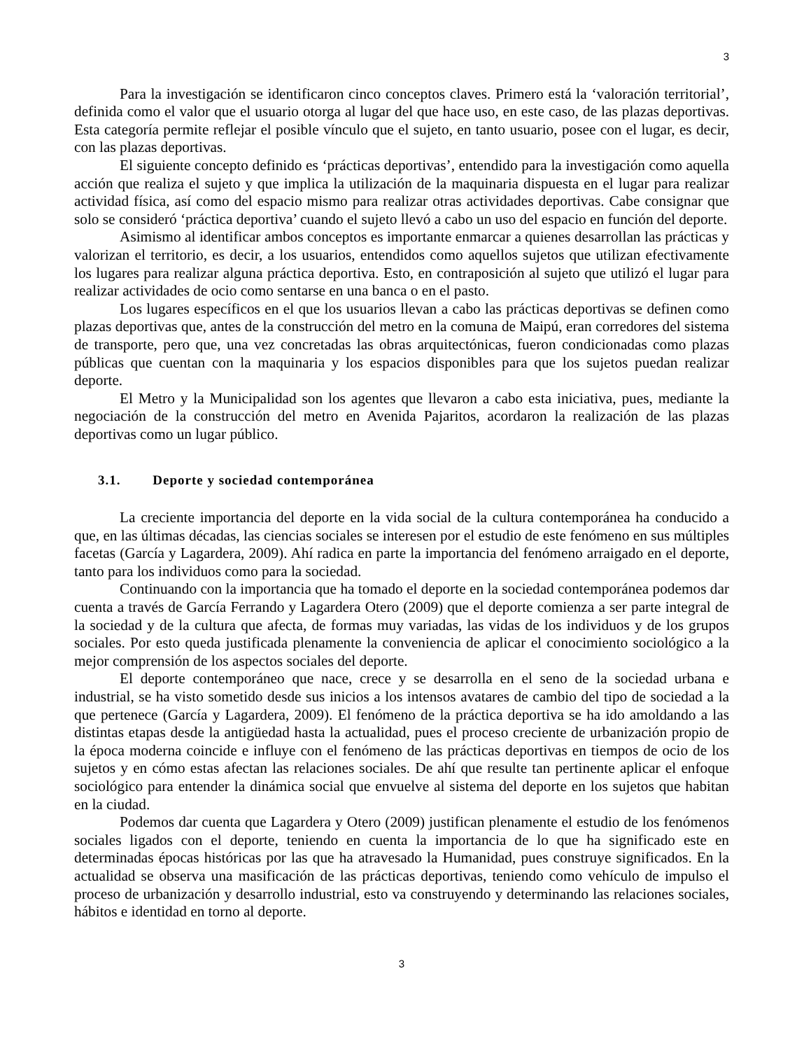3
Para la investigación se identificaron cinco conceptos claves. Primero está la ‘valoración territorial’, definida como el valor que el usuario otorga al lugar del que hace uso, en este caso, de las plazas deportivas. Esta categoría permite reflejar el posible vínculo que el sujeto, en tanto usuario, posee con el lugar, es decir, con las plazas deportivas.
El siguiente concepto definido es ‘prácticas deportivas’, entendido para la investigación como aquella acción que realiza el sujeto y que implica la utilización de la maquinaria dispuesta en el lugar para realizar actividad física, así como del espacio mismo para realizar otras actividades deportivas. Cabe consignar que solo se consideró ‘práctica deportiva’ cuando el sujeto llevó a cabo un uso del espacio en función del deporte.
Asimismo al identificar ambos conceptos es importante enmarcar a quienes desarrollan las prácticas y valorizan el territorio, es decir, a los usuarios, entendidos como aquellos sujetos que utilizan efectivamente los lugares para realizar alguna práctica deportiva. Esto, en contraposición al sujeto que utilizó el lugar para realizar actividades de ocio como sentarse en una banca o en el pasto.
Los lugares específicos en el que los usuarios llevan a cabo las prácticas deportivas se definen como plazas deportivas que, antes de la construcción del metro en la comuna de Maipú, eran corredores del sistema de transporte, pero que, una vez concretadas las obras arquitectónicas, fueron condicionadas como plazas públicas que cuentan con la maquinaria y los espacios disponibles para que los sujetos puedan realizar deporte.
El Metro y la Municipalidad son los agentes que llevaron a cabo esta iniciativa, pues, mediante la negociación de la construcción del metro en Avenida Pajaritos, acordaron la realización de las plazas deportivas como un lugar público.
3.1. Deporte y sociedad contemporánea
La creciente importancia del deporte en la vida social de la cultura contemporánea ha conducido a que, en las últimas décadas, las ciencias sociales se interesen por el estudio de este fenómeno en sus múltiples facetas (García y Lagardera, 2009). Ahí radica en parte la importancia del fenómeno arraigado en el deporte, tanto para los individuos como para la sociedad.
Continuando con la importancia que ha tomado el deporte en la sociedad contemporánea podemos dar cuenta a través de García Ferrando y Lagardera Otero (2009) que el deporte comienza a ser parte integral de la sociedad y de la cultura que afecta, de formas muy variadas, las vidas de los individuos y de los grupos sociales. Por esto queda justificada plenamente la conveniencia de aplicar el conocimiento sociológico a la mejor comprensión de los aspectos sociales del deporte.
El deporte contemporáneo que nace, crece y se desarrolla en el seno de la sociedad urbana e industrial, se ha visto sometido desde sus inicios a los intensos avatares de cambio del tipo de sociedad a la que pertenece (García y Lagardera, 2009). El fenómeno de la práctica deportiva se ha ido amoldando a las distintas etapas desde la antigüedad hasta la actualidad, pues el proceso creciente de urbanización propio de la época moderna coincide e influye con el fenómeno de las prácticas deportivas en tiempos de ocio de los sujetos y en cómo estas afectan las relaciones sociales. De ahí que resulte tan pertinente aplicar el enfoque sociológico para entender la dinámica social que envuelve al sistema del deporte en los sujetos que habitan en la ciudad.
Podemos dar cuenta que Lagardera y Otero (2009) justifican plenamente el estudio de los fenómenos sociales ligados con el deporte, teniendo en cuenta la importancia de lo que ha significado este en determinadas épocas históricas por las que ha atravesado la Humanidad, pues construye significados. En la actualidad se observa una masificación de las prácticas deportivas, teniendo como vehículo de impulso el proceso de urbanización y desarrollo industrial, esto va construyendo y determinando las relaciones sociales, hábitos e identidad en torno al deporte.
3